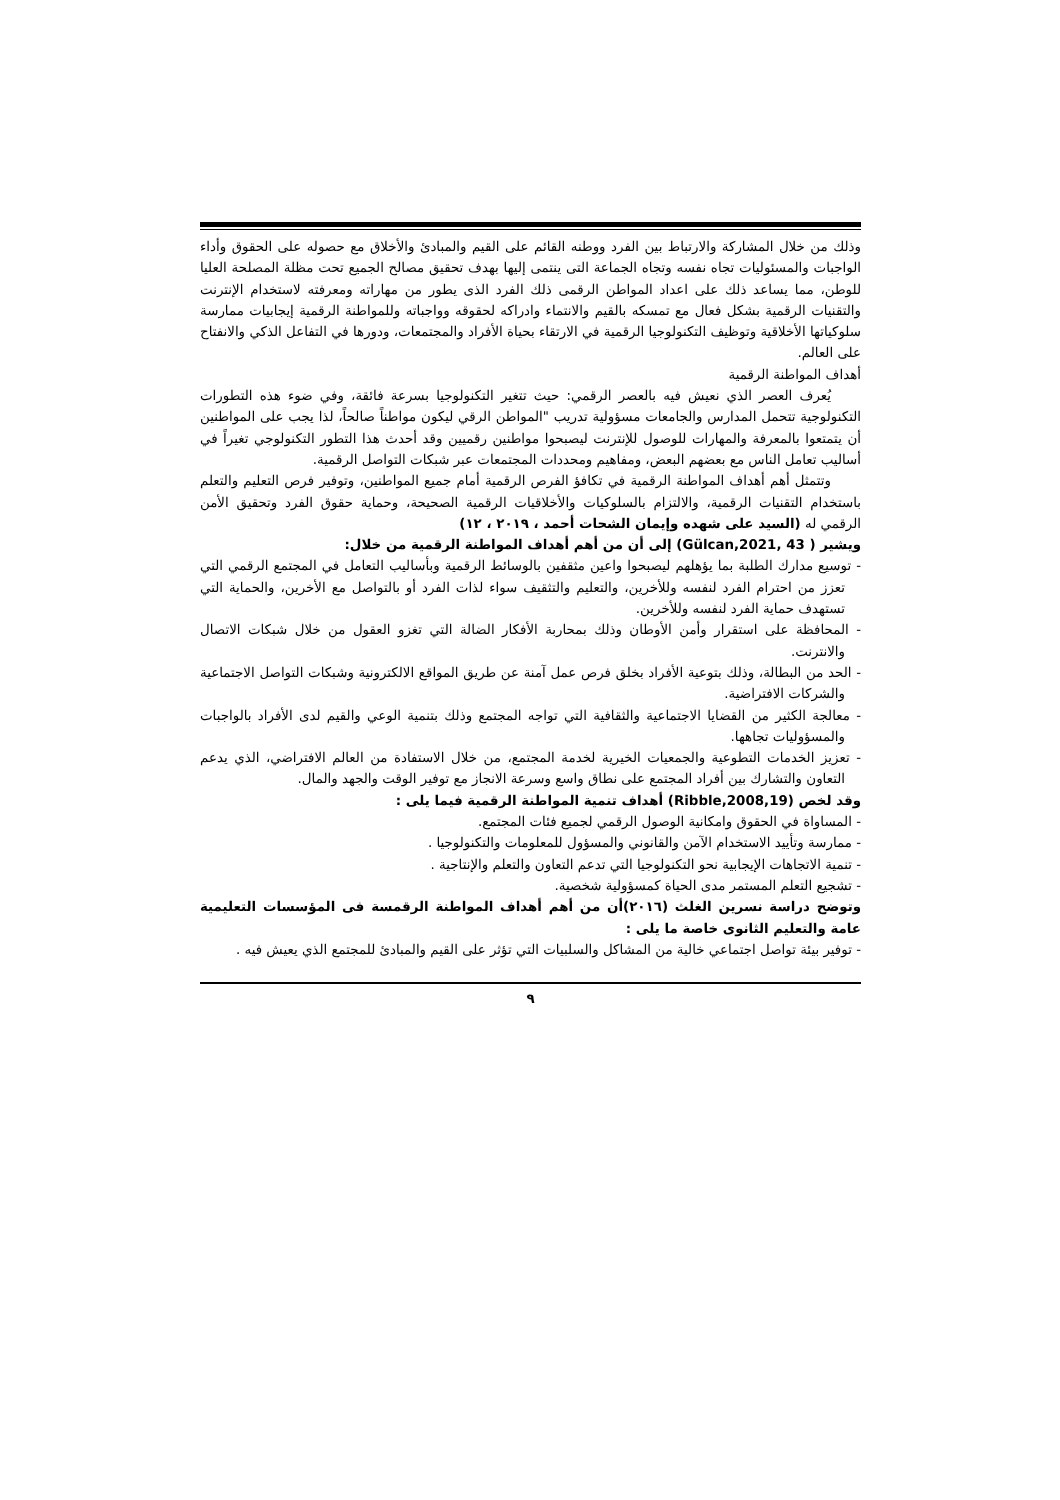وذلك من خلال المشاركة والارتباط بين الفرد ووطنه القائم على القيم والمبادئ والأخلاق مع حصوله على الحقوق وأداء الواجبات والمسئوليات تجاه نفسه وتجاه الجماعة التى ينتمى إليها بهدف تحقيق مصالح الجميع تحت مظلة المصلحة العليا للوطن، مما يساعد ذلك على اعداد المواطن الرقمى ذلك الفرد الذى يطور من مهاراته ومعرفته لاستخدام الإنترنت والتقنيات الرقمية بشكل فعال مع تمسكه بالقيم والانتماء وادراكه لحقوقه وواجباته وللمواطنة الرقمية إيجابيات ممارسة سلوكياتها الأخلاقية وتوظيف التكنولوجيا الرقمية في الارتقاء بحياة الأفراد والمجتمعات، ودورها في التفاعل الذكي والانفتاح على العالم.
أهداف المواطنة الرقمية
يُعرف العصر الذي نعيش فيه بالعصر الرقمي: حيث تتغير التكنولوجيا بسرعة فائقة، وفي ضوء هذه التطورات التكنولوجية تتحمل المدارس والجامعات مسؤولية تدريب "المواطن الرقي ليكون مواطناً صالحاً، لذا يجب على المواطنين أن يتمتعوا بالمعرفة والمهارات للوصول للإنترنت ليصبحوا مواطنين رقميين وقد أحدث هذا التطور التكنولوجي تغيراً في أساليب تعامل الناس مع بعضهم البعض، ومفاهيم ومحددات المجتمعات عبر شبكات التواصل الرقمية.
وتتمثل أهم أهداف المواطنة الرقمية في تكافؤ الفرص الرقمية أمام جميع المواطنين، وتوفير فرص التعليم والتعلم باستخدام التقنيات الرقمية، والالتزام بالسلوكيات والأخلاقيات الرقمية الصحيحة، وحماية حقوق الفرد وتحقيق الأمن الرقمي له (السيد على شهده وإيمان الشحات أحمد ، ٢٠١٩ ، ١٢)
ويشير ( Gülcan,2021, 43) إلى أن من أهم أهداف المواطنة الرقمية من خلال:
- توسيع مدارك الطلبة بما يؤهلهم ليصبحوا واعين مثقفين بالوسائط الرقمية وبأساليب التعامل في المجتمع الرقمي التي تعزز من احترام الفرد لنفسه وللأخرين، والتعليم والتثقيف سواء لذات الفرد أو بالتواصل مع الأخرين، والحماية التي تستهدف حماية الفرد لنفسه وللأخرين.
- المحافظة على استقرار وأمن الأوطان وذلك بمحاربة الأفكار الضالة التي تغزو العقول من خلال شبكات الاتصال والانترنت.
- الحد من البطالة، وذلك بتوعية الأفراد بخلق فرص عمل آمنة عن طريق المواقع الالكترونية وشبكات التواصل الاجتماعية والشركات الافتراضية.
- معالجة الكثير من القضايا الاجتماعية والثقافية التي تواجه المجتمع وذلك بتنمية الوعي والقيم لدى الأفراد بالواجبات والمسؤوليات تجاهها.
- تعزيز الخدمات التطوعية والجمعيات الخيرية لخدمة المجتمع، من خلال الاستفادة من العالم الافتراضي، الذي يدعم التعاون والتشارك بين أفراد المجتمع على نطاق واسع وسرعة الانجاز مع توفير الوقت والجهد والمال.
وقد لخص (Ribble,2008,19) أهداف تنمية المواطنة الرقمية فيما يلى :
- المساواة في الحقوق وامكانية الوصول الرقمي لجميع فئات المجتمع.
- ممارسة وتأييد الاستخدام الآمن والقانوني والمسؤول للمعلومات والتكنولوجيا .
- تنمية الاتجاهات الإيجابية نحو التكنولوجيا التي تدعم التعاون والتعلم والإنتاجية .
- تشجيع التعلم المستمر مدى الحياة كمسؤولية شخصية.
وتوضح دراسة نسرين الغلث (٢٠١٦)أن من أهم أهداف المواطنة الرقمسة فى المؤسسات التعليمية عامة والتعليم الثانوى خاصة ما يلى :
- توفير بيئة تواصل اجتماعي خالية من المشاكل والسلبيات التي تؤثر على القيم والمبادئ للمجتمع الذي يعيش فيه .
٩